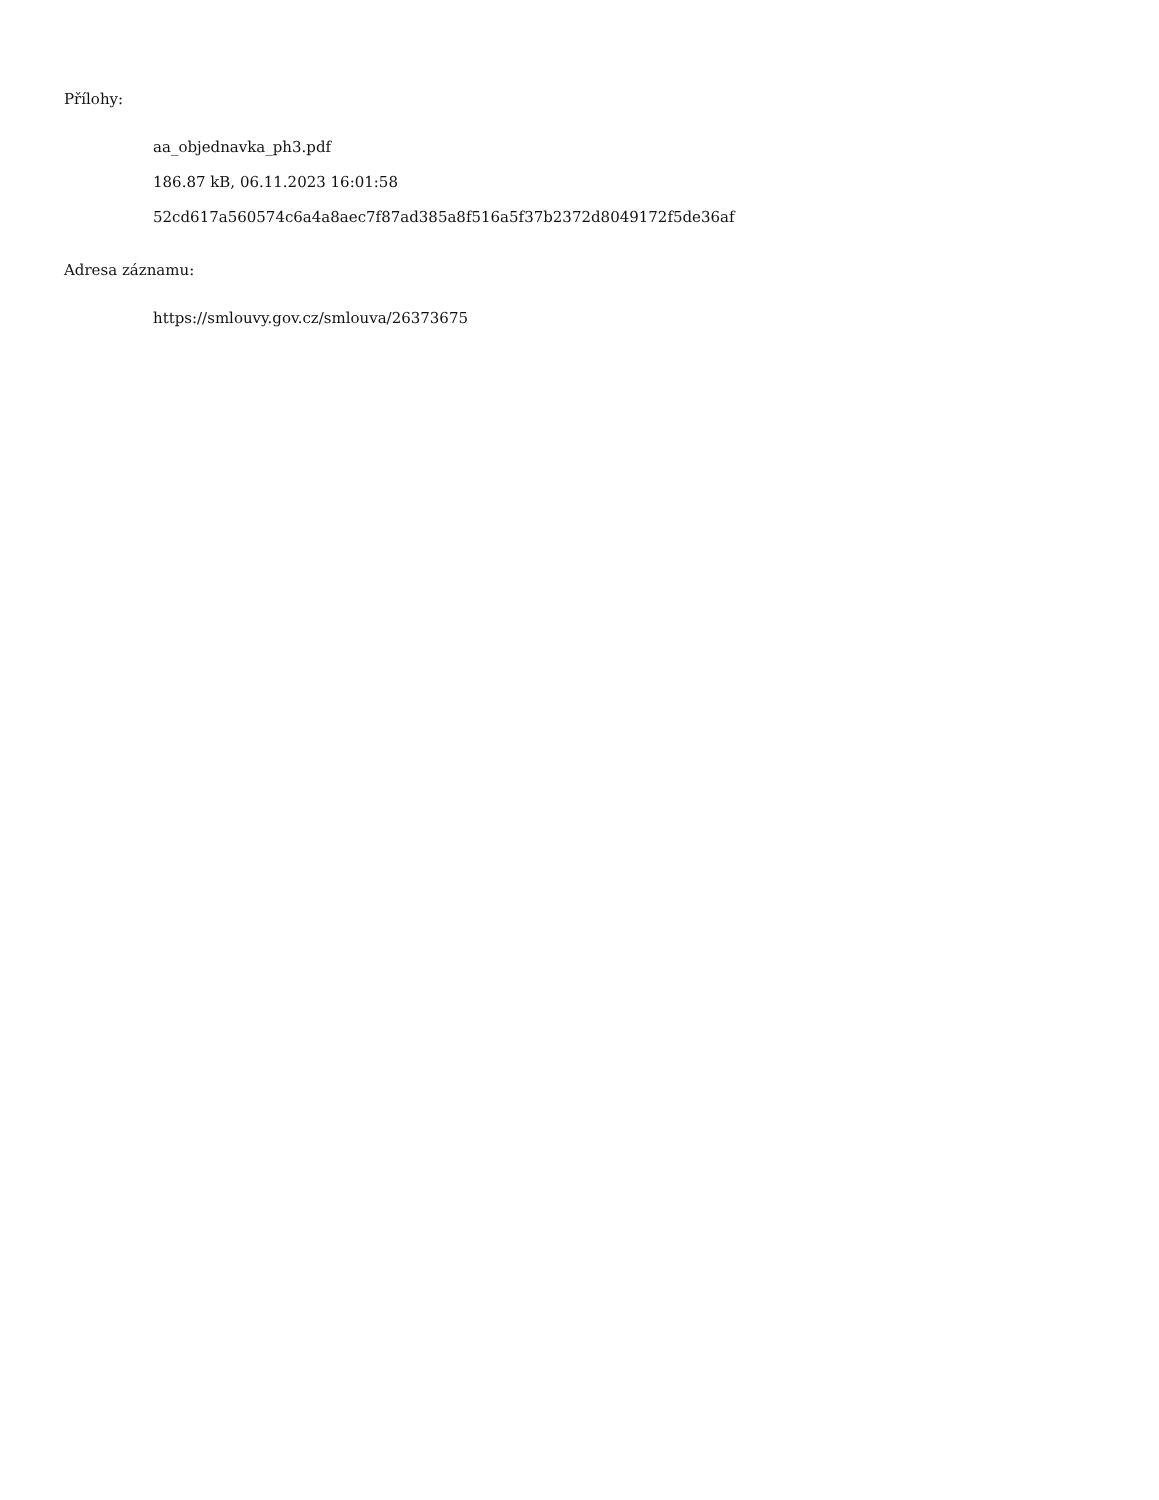Přílohy:
aa_objednavka_ph3.pdf
186.87 kB, 06.11.2023 16:01:58
52cd617a560574c6a4a8aec7f87ad385a8f516a5f37b2372d8049172f5de36af
Adresa záznamu:
https://smlouvy.gov.cz/smlouva/26373675